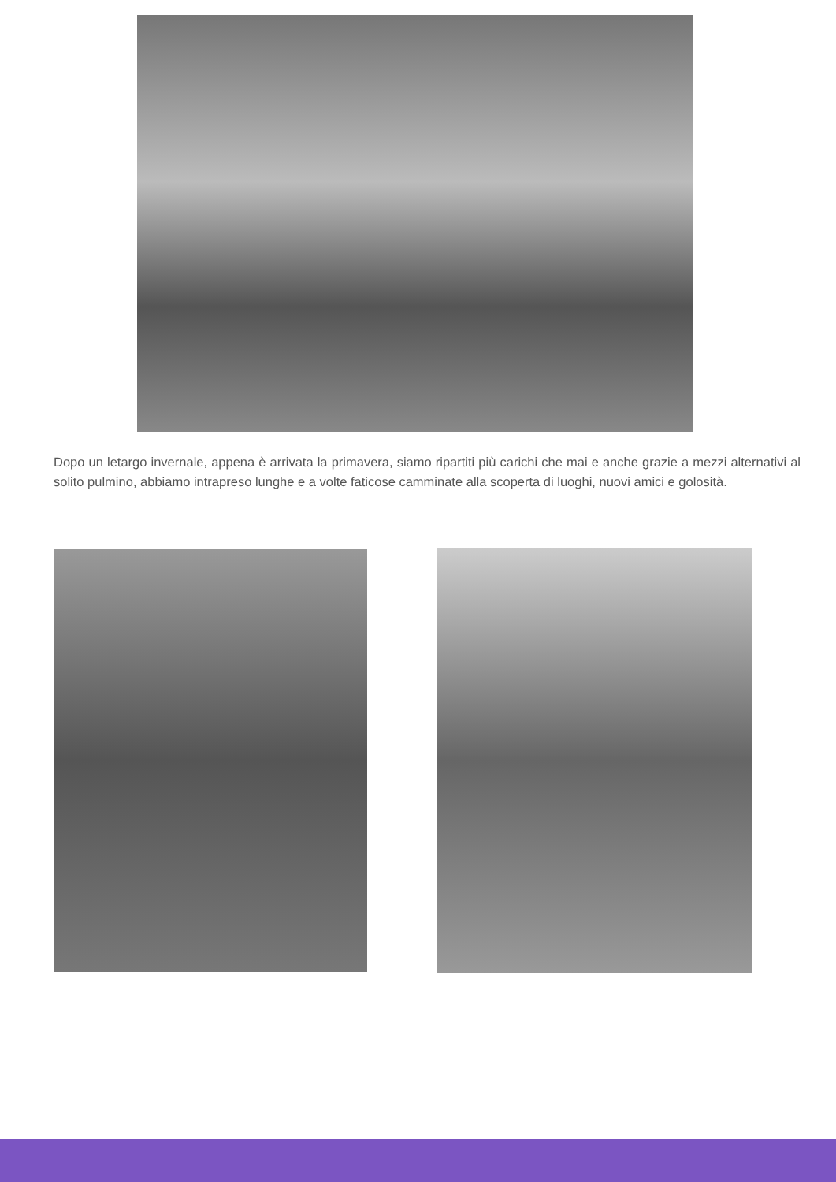Dopo un letargo invernale, appena è arrivata la primavera, siamo ripartiti più carichi che mai e anche grazie a mezzi alternativi al solito pulmino, abbiamo intrapreso lunghe e a volte faticose camminate alla scoperta di luoghi, nuovi amici e golosità.